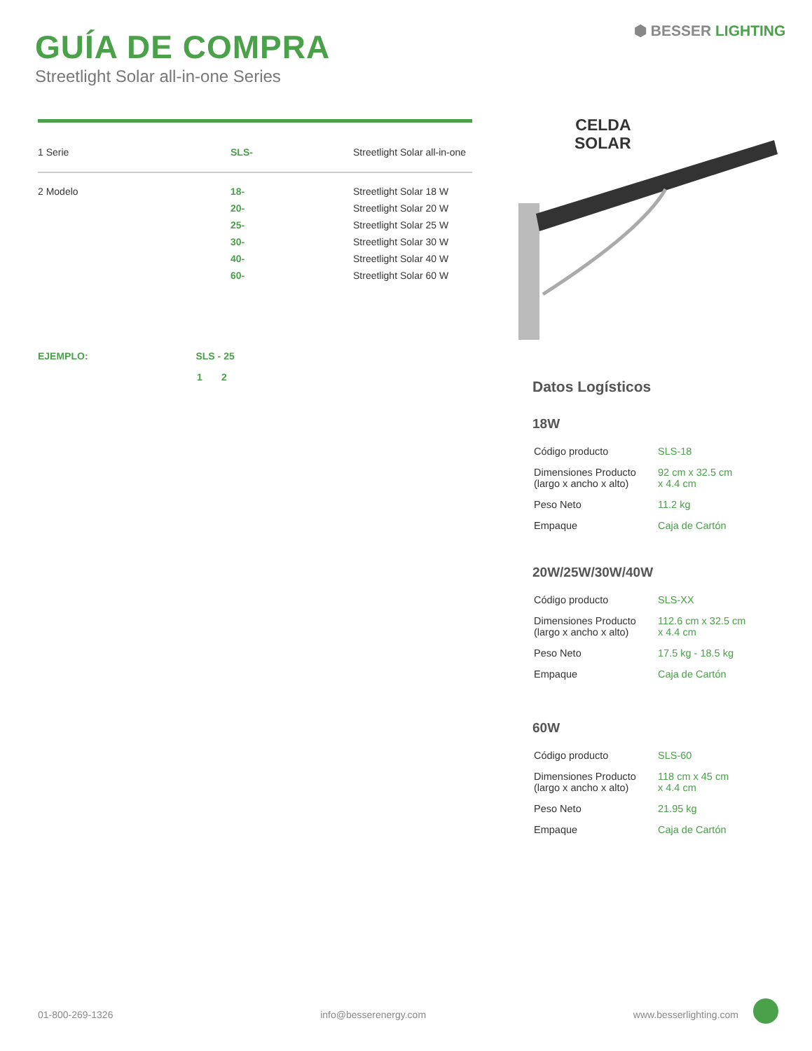GUÍA DE COMPRA
Streetlight Solar all-in-one Series
⬢ BESSER LIGHTING
| 1 Serie | SLS- | Streetlight Solar all-in-one |
| 2 Modelo | 18- | Streetlight Solar 18 W |
| | 20- | Streetlight Solar 20 W |
| | 25- | Streetlight Solar 25 W |
| | 30- | Streetlight Solar 30 W |
| | 40- | Streetlight Solar 40 W |
| | 60- | Streetlight Solar 60 W |
EJEMPLO: SLS - 25
1 2
CELDA
SOLAR
Datos Logísticos
18W
| Código producto | SLS-18 |
| Dimensiones Producto (largo x ancho x alto) | 92 cm x 32.5 cm x 4.4 cm |
| Peso Neto | 11.2 kg |
| Empaque | Caja de Cartón |
20W/25W/30W/40W
| Código producto | SLS-XX |
| Dimensiones Producto (largo x ancho x alto) | 112.6 cm x 32.5 cm x 4.4 cm |
| Peso Neto | 17.5 kg - 18.5 kg |
| Empaque | Caja de Cartón |
60W
| Código producto | SLS-60 |
| Dimensiones Producto (largo x ancho x alto) | 118 cm x 45 cm x 4.4 cm |
| Peso Neto | 21.95 kg |
| Empaque | Caja de Cartón |
01-800-269-1326 info@besserenergy.com www.besserlighting.com